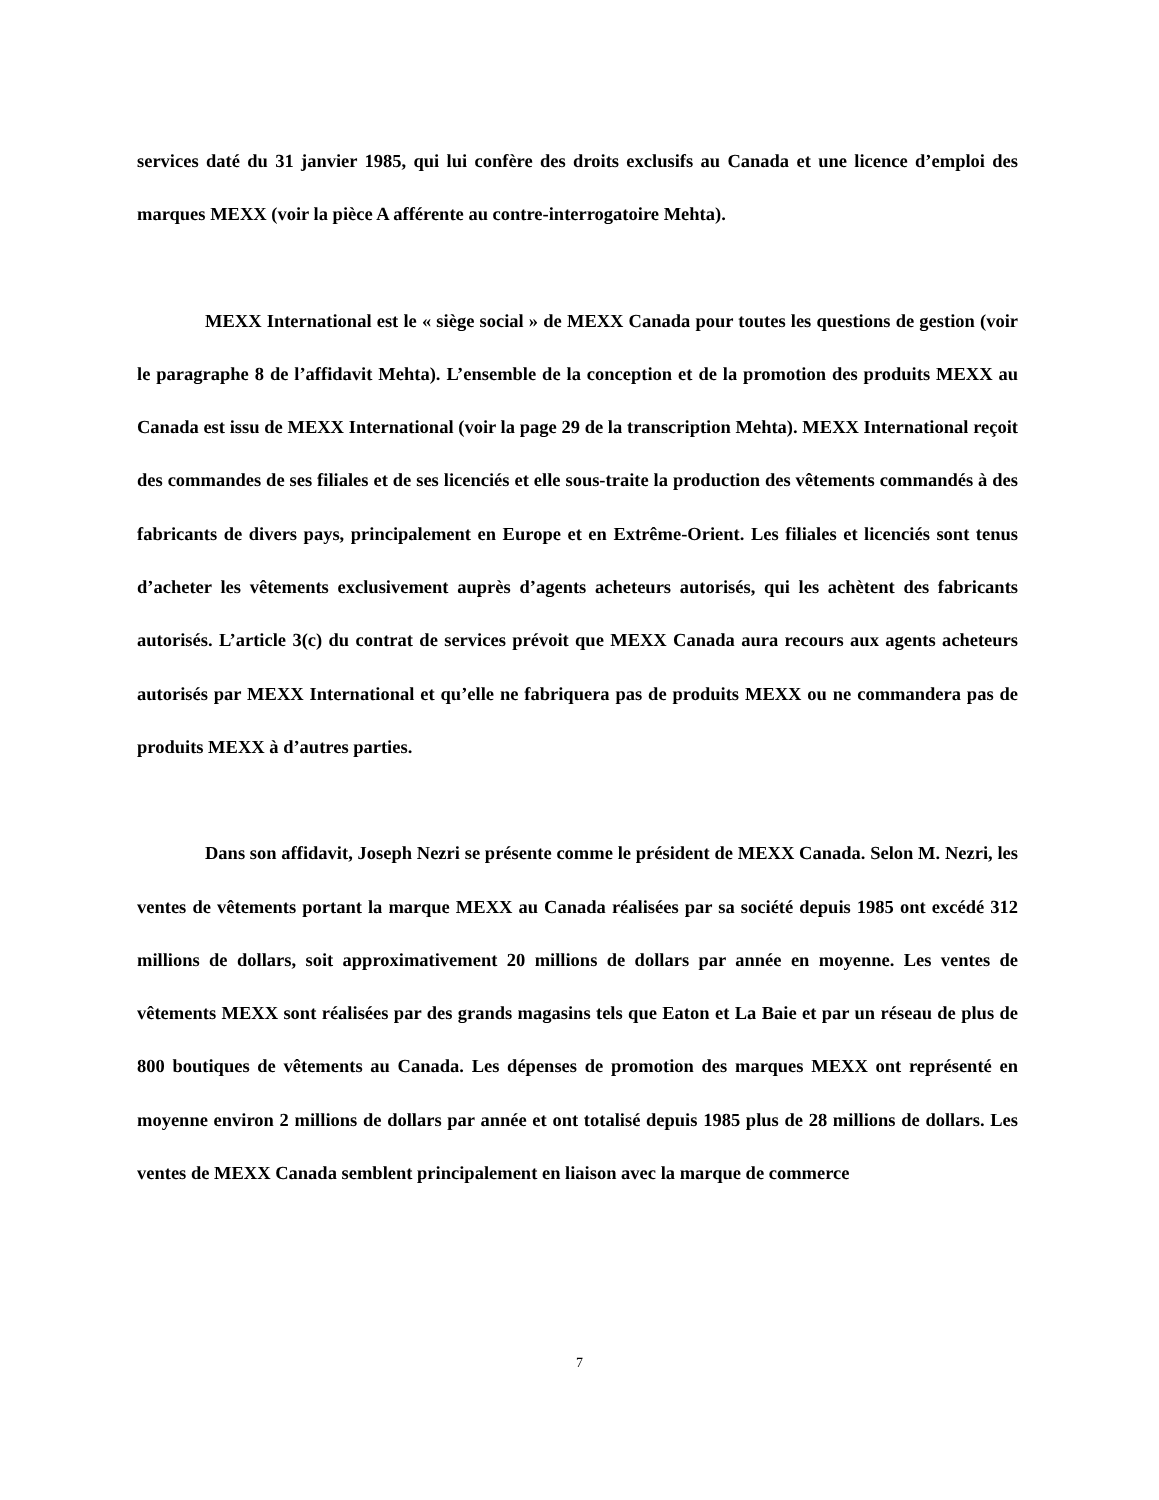services daté du 31 janvier 1985, qui lui confère des droits exclusifs au Canada et une licence d’emploi des marques MEXX (voir la pièce A afférente au contre-interrogatoire Mehta).
MEXX International est le « siège social » de MEXX Canada pour toutes les questions de gestion (voir le paragraphe 8 de l’affidavit Mehta). L’ensemble de la conception et de la promotion des produits MEXX au Canada est issu de MEXX International (voir la page 29 de la transcription Mehta). MEXX International reçoit des commandes de ses filiales et de ses licenciés et elle sous-traite la production des vêtements commandés à des fabricants de divers pays, principalement en Europe et en Extrême-Orient. Les filiales et licenciés sont tenus d’acheter les vêtements exclusivement auprès d’agents acheteurs autorisés, qui les achètent des fabricants autorisés. L’article 3(c) du contrat de services prévoit que MEXX Canada aura recours aux agents acheteurs autorisés par MEXX International et qu’elle ne fabriquera pas de produits MEXX ou ne commandera pas de produits MEXX à d’autres parties.
Dans son affidavit, Joseph Nezri se présente comme le président de MEXX Canada. Selon M. Nezri, les ventes de vêtements portant la marque MEXX au Canada réalisées par sa société depuis 1985 ont excédé 312 millions de dollars, soit approximativement 20 millions de dollars par année en moyenne. Les ventes de vêtements MEXX sont réalisées par des grands magasins tels que Eaton et La Baie et par un réseau de plus de 800 boutiques de vêtements au Canada. Les dépenses de promotion des marques MEXX ont représenté en moyenne environ 2 millions de dollars par année et ont totalisé depuis 1985 plus de 28 millions de dollars. Les ventes de MEXX Canada semblent principalement en liaison avec la marque de commerce
7